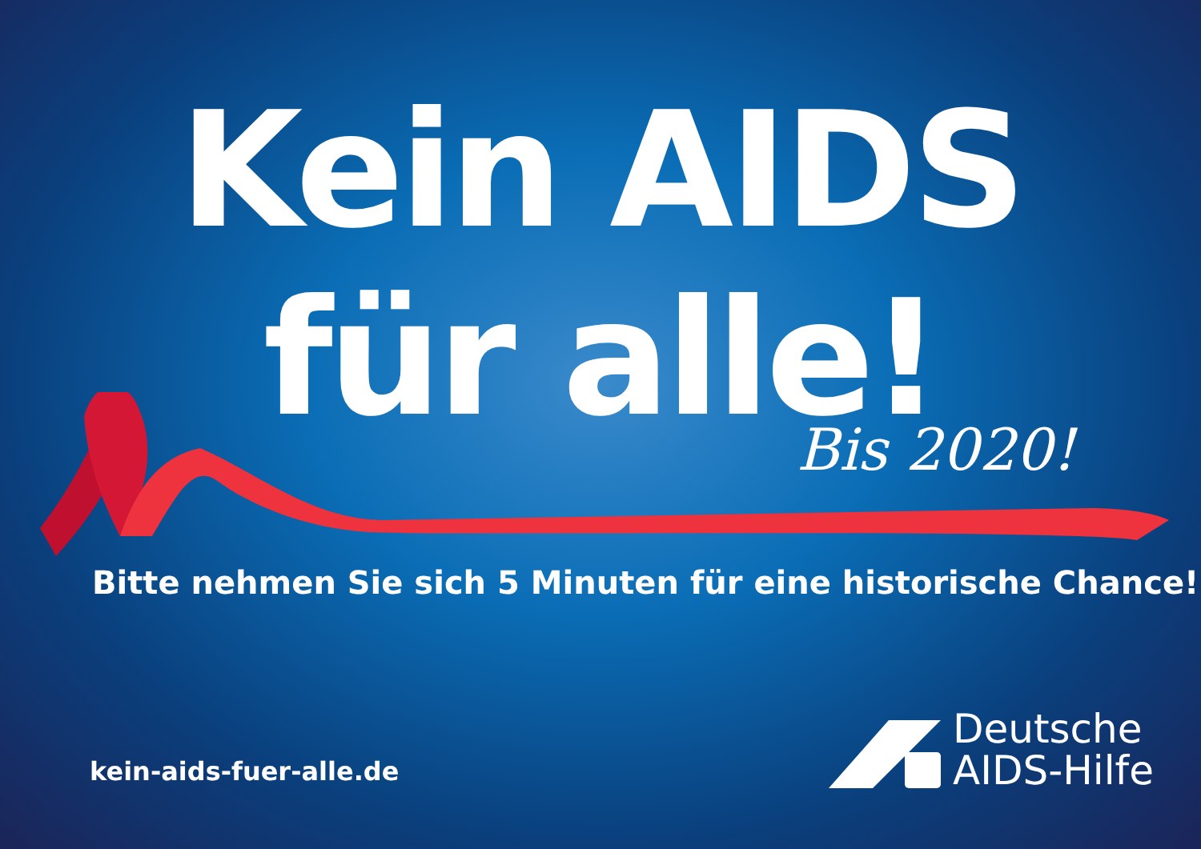Kein AIDS
für alle!
Bis 2020!
Bitte nehmen Sie sich 5 Minuten für eine historische Chance!
kein-aids-fuer-alle.de
Deutsche
AIDS-Hilfe